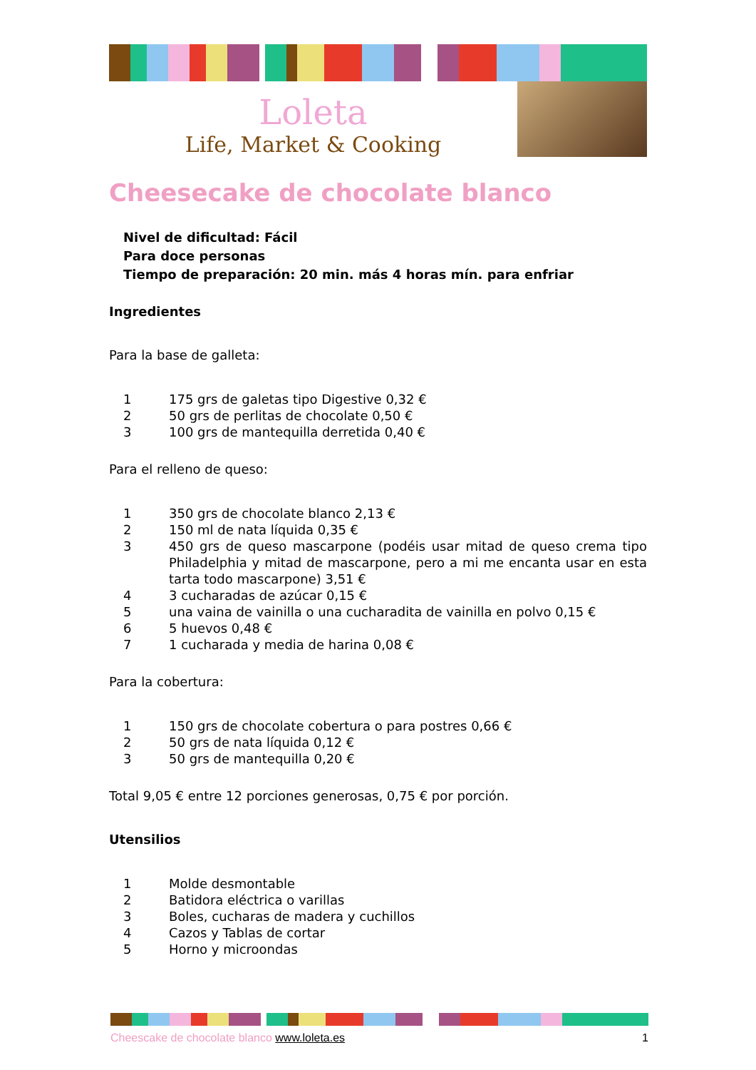Loleta
Life, Market & Cooking
Cheesecake de chocolate blanco
Nivel de dificultad: Fácil
Para doce personas
Tiempo de preparación: 20 min. más 4 horas mín. para enfriar
Ingredientes
Para la base de galleta:
1 175 grs de galetas tipo Digestive 0,32 €
2 50 grs de perlitas de chocolate 0,50 €
3 100 grs de mantequilla derretida 0,40 €
Para el relleno de queso:
1 350 grs de chocolate blanco 2,13 €
2 150 ml de nata líquida 0,35 €
3 450 grs de queso mascarpone (podéis usar mitad de queso crema tipo Philadelphia y mitad de mascarpone, pero a mi me encanta usar en esta tarta todo mascarpone) 3,51 €
4 3 cucharadas de azúcar 0,15 €
5 una vaina de vainilla o una cucharadita de vainilla en polvo 0,15 €
6 5 huevos 0,48 €
7 1 cucharada y media de harina 0,08 €
Para la cobertura:
1 150 grs de chocolate cobertura o para postres 0,66 €
2 50 grs de nata líquida 0,12 €
3 50 grs de mantequilla 0,20 €
Total 9,05 € entre 12 porciones generosas, 0,75 € por porción.
Utensilios
1 Molde desmontable
2 Batidora eléctrica o varillas
3 Boles, cucharas de madera y cuchillos
4 Cazos y Tablas de cortar
5 Horno y microondas
Cheescake de chocolate blanco www.loleta.es 1